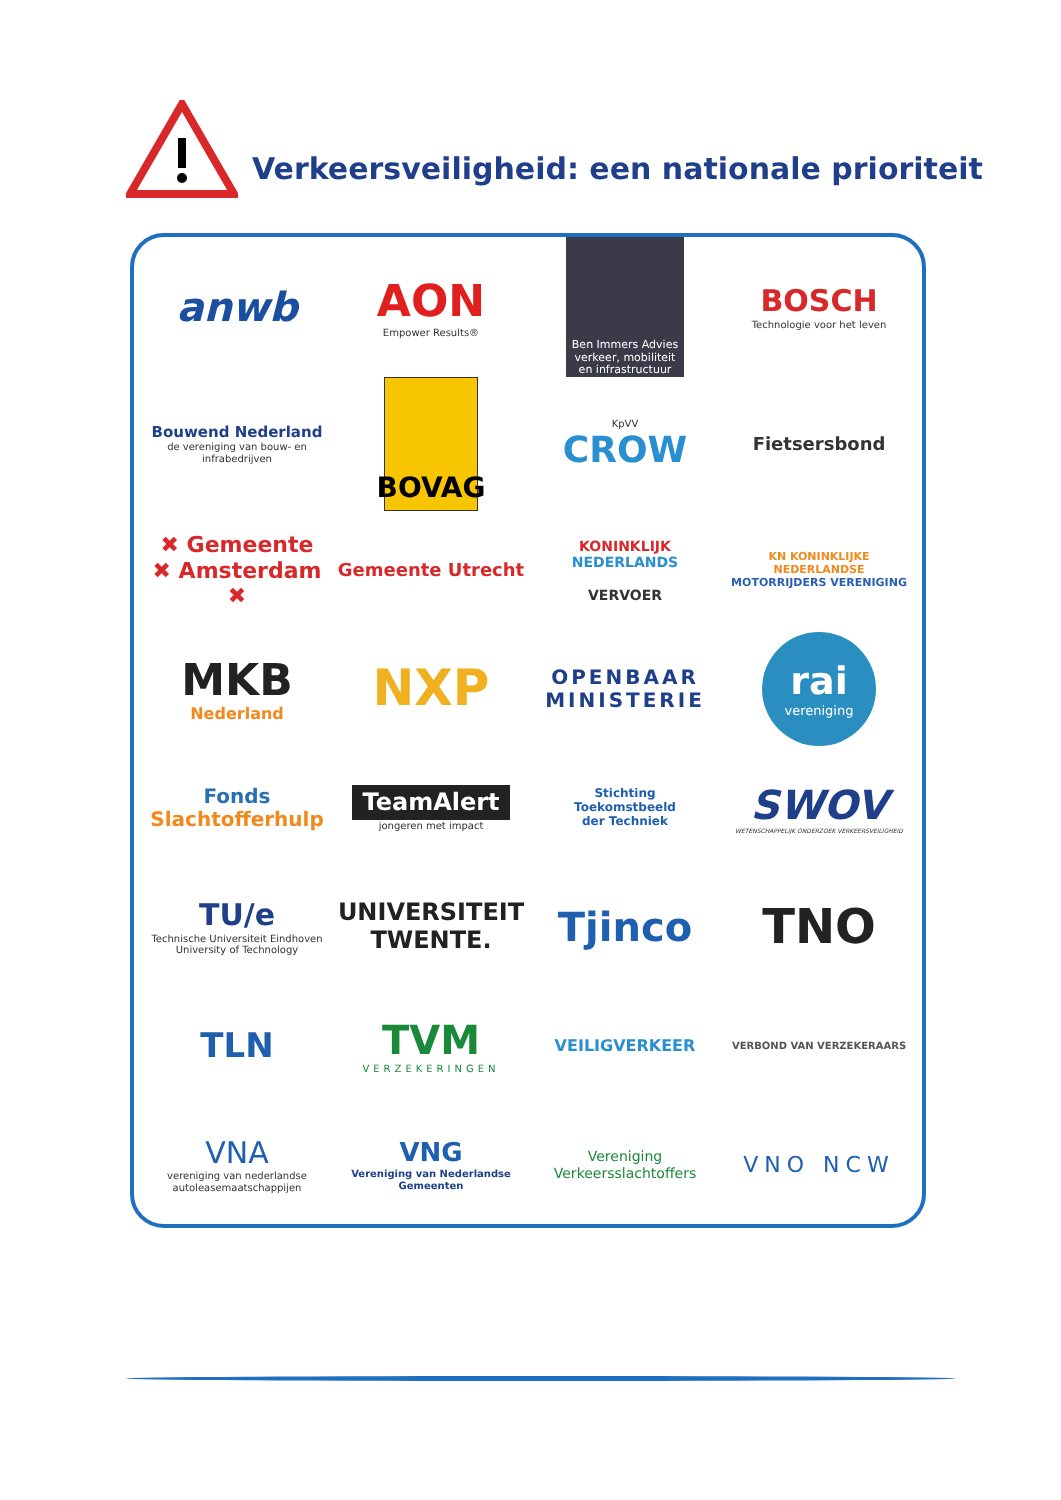Verkeersveiligheid: een nationale prioriteit
anwb
AON
Empower Results®
Ben Immers Advies
verkeer, mobiliteit en infrastructuur
BOSCH
Technologie voor het leven
Bouwend Nederland
de vereniging van bouw- en infrabedrijven
BOVAG
KpVV
CROW
Fietsersbond
✖ Gemeente
✖ Amsterdam
✖
Gemeente Utrecht
KONINKLIJK
NEDERLANDS
VERVOER
KN KONINKLIJKE NEDERLANDSE
MOTORRIJDERS VERENIGING
MKB
Nederland
NXP
OPENBAAR MINISTERIE
rai
vereniging
Fonds
Slachtofferhulp
TeamAlert
jongeren met impact
Stichting
Toekomstbeeld
der Techniek
SWOV
WETENSCHAPPELIJK ONDERZOEK VERKEERSVEILIGHEID
TU/e
Technische Universiteit Eindhoven University of Technology
UNIVERSITEIT
TWENTE.
Tjinco
TNO
TLN
TVM
VERZEKERINGEN
VEILIGVERKEER
VERBOND VAN VERZEKERAARS
VNA
vereniging van nederlandse autoleasemaatschappijen
VNG
Vereniging van Nederlandse Gemeenten
Vereniging
Verkeersslachtoffers
VNO NCW